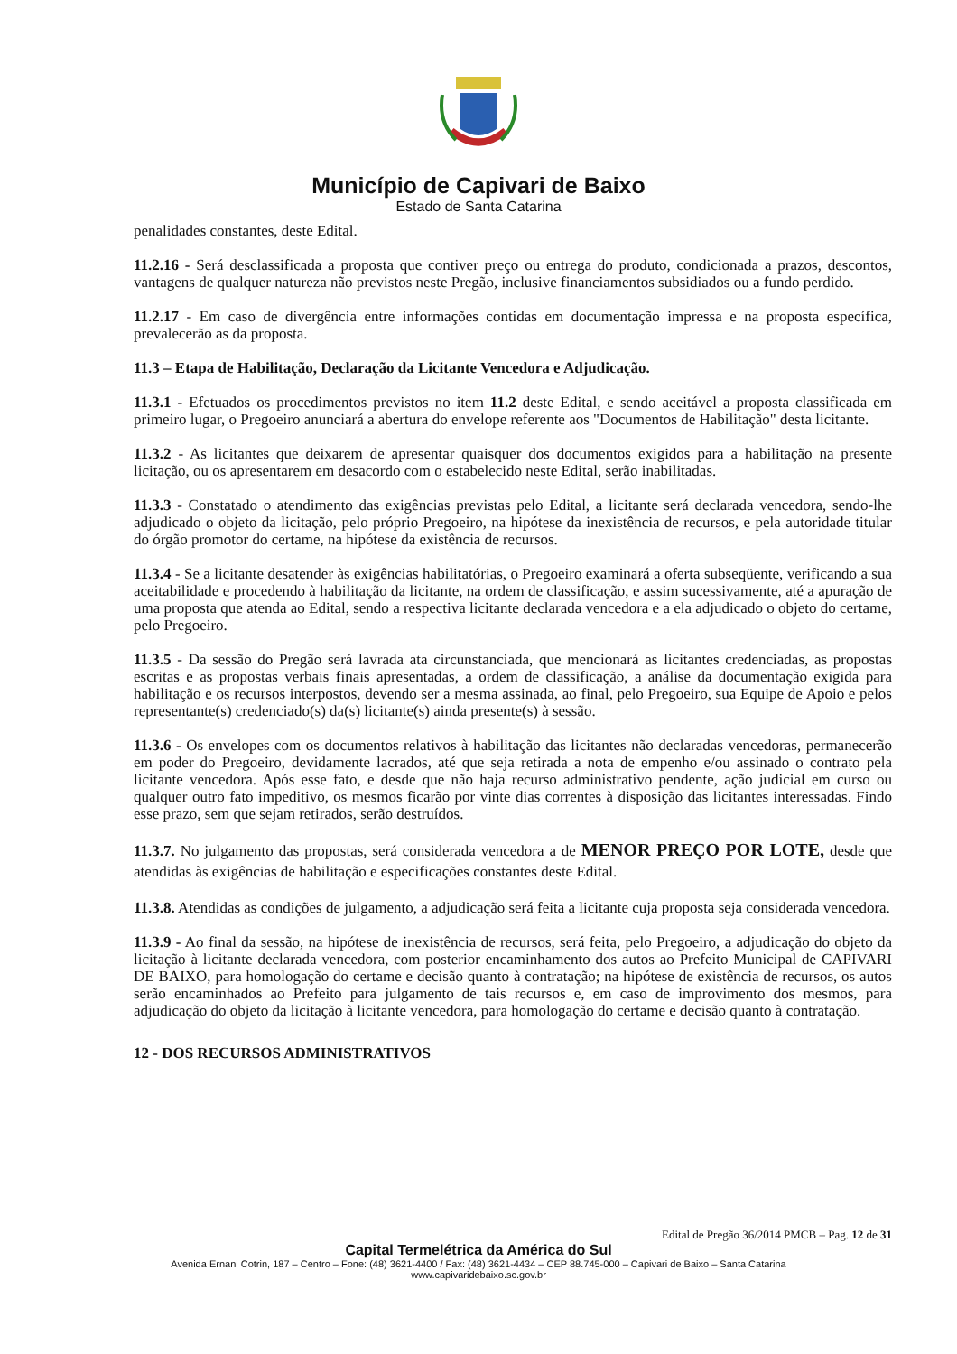Município de Capivari de Baixo
Estado de Santa Catarina
penalidades constantes, deste Edital.
11.2.16 - Será desclassificada a proposta que contiver preço ou entrega do produto, condicionada a prazos, descontos, vantagens de qualquer natureza não previstos neste Pregão, inclusive financiamentos subsidiados ou a fundo perdido.
11.2.17 - Em caso de divergência entre informações contidas em documentação impressa e na proposta específica, prevalecerão as da proposta.
11.3 – Etapa de Habilitação, Declaração da Licitante Vencedora e Adjudicação.
11.3.1 - Efetuados os procedimentos previstos no item 11.2 deste Edital, e sendo aceitável a proposta classificada em primeiro lugar, o Pregoeiro anunciará a abertura do envelope referente aos "Documentos de Habilitação" desta licitante.
11.3.2 - As licitantes que deixarem de apresentar quaisquer dos documentos exigidos para a habilitação na presente licitação, ou os apresentarem em desacordo com o estabelecido neste Edital, serão inabilitadas.
11.3.3 - Constatado o atendimento das exigências previstas pelo Edital, a licitante será declarada vencedora, sendo-lhe adjudicado o objeto da licitação, pelo próprio Pregoeiro, na hipótese da inexistência de recursos, e pela autoridade titular do órgão promotor do certame, na hipótese da existência de recursos.
11.3.4 - Se a licitante desatender às exigências habilitatórias, o Pregoeiro examinará a oferta subseqüente, verificando a sua aceitabilidade e procedendo à habilitação da licitante, na ordem de classificação, e assim sucessivamente, até a apuração de uma proposta que atenda ao Edital, sendo a respectiva licitante declarada vencedora e a ela adjudicado o objeto do certame, pelo Pregoeiro.
11.3.5 - Da sessão do Pregão será lavrada ata circunstanciada, que mencionará as licitantes credenciadas, as propostas escritas e as propostas verbais finais apresentadas, a ordem de classificação, a análise da documentação exigida para habilitação e os recursos interpostos, devendo ser a mesma assinada, ao final, pelo Pregoeiro, sua Equipe de Apoio e pelos representante(s) credenciado(s) da(s) licitante(s) ainda presente(s) à sessão.
11.3.6 - Os envelopes com os documentos relativos à habilitação das licitantes não declaradas vencedoras, permanecerão em poder do Pregoeiro, devidamente lacrados, até que seja retirada a nota de empenho e/ou assinado o contrato pela licitante vencedora. Após esse fato, e desde que não haja recurso administrativo pendente, ação judicial em curso ou qualquer outro fato impeditivo, os mesmos ficarão por vinte dias correntes à disposição das licitantes interessadas. Findo esse prazo, sem que sejam retirados, serão destruídos.
11.3.7. No julgamento das propostas, será considerada vencedora a de MENOR PREÇO POR LOTE, desde que atendidas às exigências de habilitação e especificações constantes deste Edital.
11.3.8. Atendidas as condições de julgamento, a adjudicação será feita a licitante cuja proposta seja considerada vencedora.
11.3.9 - Ao final da sessão, na hipótese de inexistência de recursos, será feita, pelo Pregoeiro, a adjudicação do objeto da licitação à licitante declarada vencedora, com posterior encaminhamento dos autos ao Prefeito Municipal de CAPIVARI DE BAIXO, para homologação do certame e decisão quanto à contratação; na hipótese de existência de recursos, os autos serão encaminhados ao Prefeito para julgamento de tais recursos e, em caso de improvimento dos mesmos, para adjudicação do objeto da licitação à licitante vencedora, para homologação do certame e decisão quanto à contratação.
12 - DOS RECURSOS ADMINISTRATIVOS
Edital de Pregão 36/2014 PMCB – Pag. 12 de 31
Capital Termelétrica da América do Sul
Avenida Ernani Cotrin, 187 – Centro – Fone: (48) 3621-4400 / Fax: (48) 3621-4434 – CEP 88.745-000 – Capivari de Baixo – Santa Catarina
www.capivaridebaixo.sc.gov.br